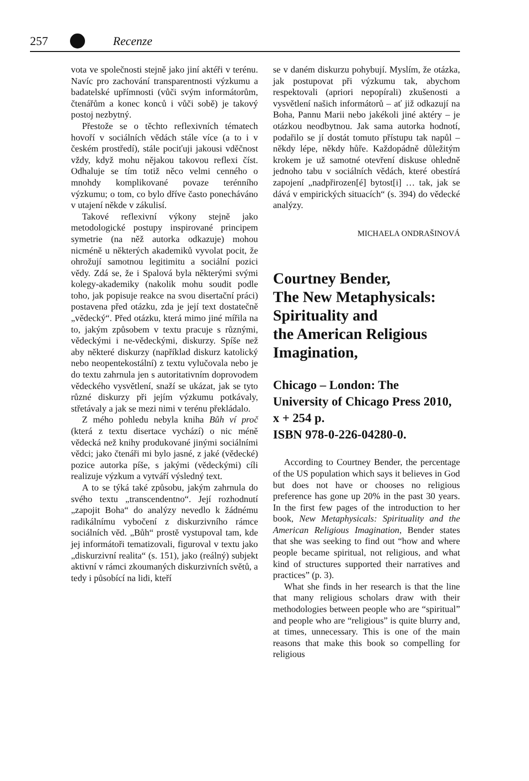257 Recenze
vota ve společnosti stejně jako jiní aktéři v terénu. Navíc pro zachování transparentnosti výzkumu a badatelské upřímnosti (vůči svým informátorům, čtenářům a konec konců i vůči sobě) je takový postoj nezbytný.
Přestože se o těchto reflexivních tématech hovoří v sociálních vědách stále více (a to i v českém prostředí), stále pociťuji jakousi vděčnost vždy, když mohu nějakou takovou reflexi číst. Odhaluje se tím totiž něco velmi cenného o mnohdy komplikované povaze terénního výzkumu; o tom, co bylo dříve často ponecháváno v utajení někde v zákulisí.
Takové reflexivní výkony stejně jako metodologické postupy inspirované principem symetrie (na něž autorka odkazuje) mohou nicméně u některých akademiků vyvolat pocit, že ohrožují samotnou legitimitu a sociální pozici vědy. Zdá se, že i Spalová byla některými svými kolegy-akademiky (nakolik mohu soudit podle toho, jak popisuje reakce na svou disertační práci) postavena před otázku, zda je její text dostatečně „vědecký“. Před otázku, která mimo jiné mířila na to, jakým způsobem v textu pracuje s různými, vědeckými i ne-vědeckými, diskurzy. Spíše než aby některé diskurzy (například diskurz katolický nebo neopentekostální) z textu vylučovala nebo je do textu zahrnula jen s autoritativním doprovodem vědeckého vysvětlení, snaží se ukázat, jak se tyto různé diskurzy při jejím výzkumu potkávaly, střetávaly a jak se mezi nimi v terénu překládalo.
Z mého pohledu nebyla kniha Bůh ví proč (která z textu disertace vychází) o nic méně vědecká než knihy produkované jinými sociálními vědci; jako čtenáři mi bylo jasné, z jaké (vědecké) pozice autorka píše, s jakými (vědeckými) cíli realizuje výzkum a vytváří výsledný text.
A to se týká také způsobu, jakým zahrnula do svého textu „transcendentno“. Její rozhodnutí „zapojit Boha“ do analýzy nevedlo k žádnému radikálnímu vybočení z diskurzivního rámce sociálních věd. „Bůh“ prostě vystupoval tam, kde jej informátoři tematizovali, figuroval v textu jako „diskurzivní realita“ (s. 151), jako (reálný) subjekt aktivní v rámci zkoumaných diskurzivních světů, a tedy i působící na lidi, kteří
se v daném diskurzu pohybují. Myslím, že otázka, jak postupovat při výzkumu tak, abychom respektovali (apriori nepopírali) zkušenosti a vysvětlení našich informátorů – ať již odkazují na Boha, Pannu Marii nebo jakékoli jiné aktéry – je otázkou neodbytnou. Jak sama autorka hodnotí, podařilo se jí dostát tomuto přístupu tak napůl – někdy lépe, někdy hůře. Každopádně důležitým krokem je už samotné otevření diskuse ohledně jednoho tabu v sociálních vědách, které obestírá zapojení „nadpřirozen[é] bytost[i] … tak, jak se dává v empirických situacích“ (s. 394) do vědecké analýzy.
MICHAELA ONDRAŠINOVÁ
Courtney Bender,
The New Metaphysicals:
Spirituality and
the American Religious
Imagination,
Chicago – London: The
University of Chicago Press 2010,
x + 254 p.
ISBN 978-0-226-04280-0.
According to Courtney Bender, the percentage of the US population which says it believes in God but does not have or chooses no religious preference has gone up 20% in the past 30 years. In the first few pages of the introduction to her book, New Metaphysicals: Spirituality and the American Religious Imagination, Bender states that she was seeking to find out “how and where people became spiritual, not religious, and what kind of structures supported their narratives and practices” (p. 3).
What she finds in her research is that the line that many religious scholars draw with their methodologies between people who are “spiritual” and people who are “religious” is quite blurry and, at times, unnecessary. This is one of the main reasons that make this book so compelling for religious